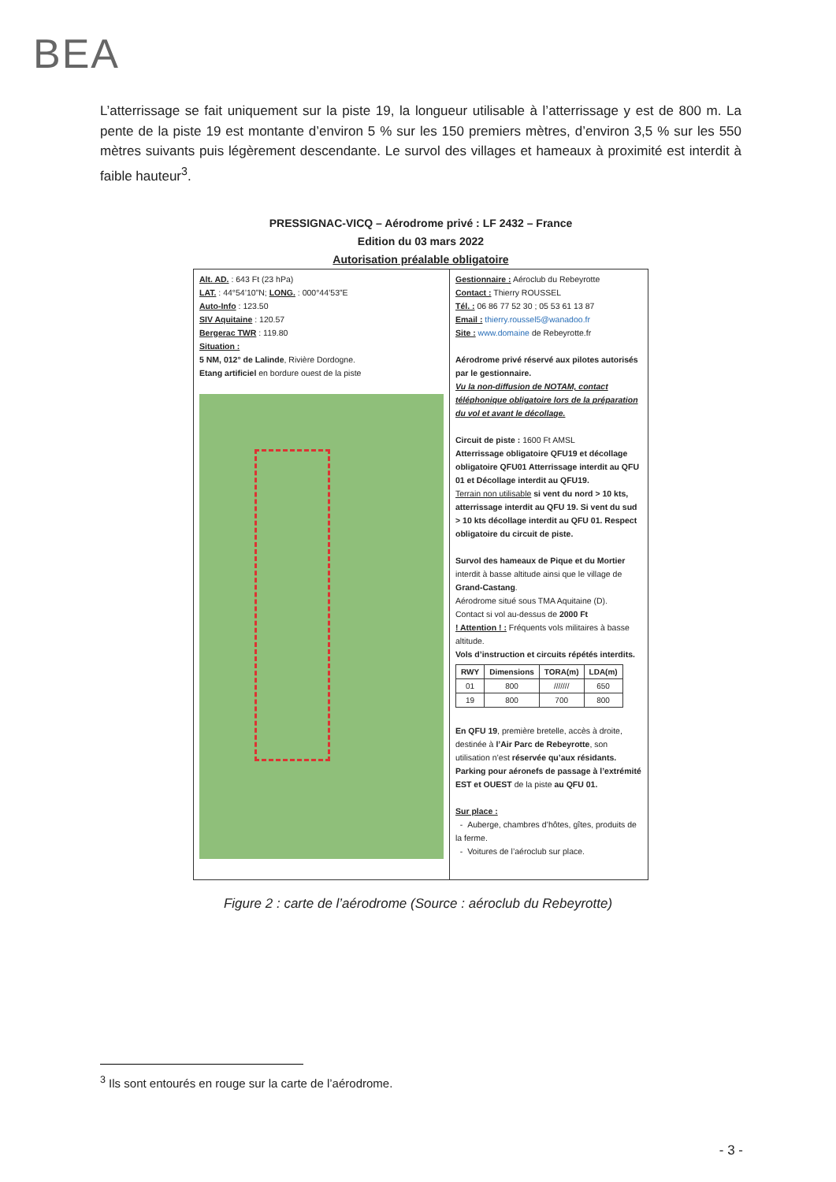BEA
L’atterrissage se fait uniquement sur la piste 19, la longueur utilisable à l’atterrissage y est de 800 m. La pente de la piste 19 est montante d’environ 5 % sur les 150 premiers mètres, d’environ 3,5 % sur les 550 mètres suivants puis légèrement descendante. Le survol des villages et hameaux à proximité est interdit à faible hauteur<sup>3</sup>.
PRESSIGNAC-VICQ – Aérodrome privé : LF 2432 – France
Edition du 03 mars 2022
Autorisation préalable obligatoire
Alt. AD. : 643 Ft (23 hPa)
LAT. : 44°54’10”N; LONG. : 000°44’53”E
Auto-Info : 123.50
SIV Aquitaine : 120.57
Bergerac TWR : 119.80
Situation :
5 NM, 012° de Lalinde, Rivière Dordogne.
Etang artificiel en bordure ouest de la piste
Gestionnaire : Aéroclub du Rebeyrotte
Contact : Thierry ROUSSEL
Tél. : 06 86 77 52 30 ; 05 53 61 13 87
Email : thierry.roussel5@wanadoo.fr
Site : www.domaine de Rebeyrotte.fr
Aérodrome privé réservé aux pilotes autorisés par le gestionnaire.
Vu la non-diffusion de NOTAM, contact téléphonique obligatoire lors de la préparation du vol et avant le décollage.
Circuit de piste : 1600 Ft AMSL
Atterrissage obligatoire QFU19 et décollage obligatoire QFU01 Atterrissage interdit au QFU 01 et Décollage interdit au QFU19.
Terrain non utilisable si vent du nord > 10 kts, atterrissage interdit au QFU 19. Si vent du sud > 10 kts décollage interdit au QFU 01. Respect obligatoire du circuit de piste.
Survol des hameaux de Pique et du Mortier interdit à basse altitude ainsi que le village de Grand-Castang.
Aérodrome situé sous TMA Aquitaine (D).
Contact si vol au-dessus de 2000 Ft
! Attention ! : Fréquents vols militaires à basse altitude.
Vols d’instruction et circuits répétés interdits.
| RWY | Dimensions | TORA(m) | LDA(m) |
| --- | --- | --- | --- |
| 01 | 800 | /////// | 650 |
| 19 | 800 | 700 | 800 |
En QFU 19, première bretelle, accès à droite, destinée à l’Air Parc de Rebeyrotte, son utilisation n’est réservée qu’aux résidants. Parking pour aéronefs de passage à l’extrémité EST et OUEST de la piste au QFU 01.
Sur place :
- Auberge, chambres d’hôtes, gîtes, produits de la ferme.
- Voitures de l’aéroclub sur place.
Figure 2 : carte de l’aérodrome (Source : aéroclub du Rebeyrotte)
<sup>3</sup> Ils sont entourés en rouge sur la carte de l’aérodrome.
- 3 -